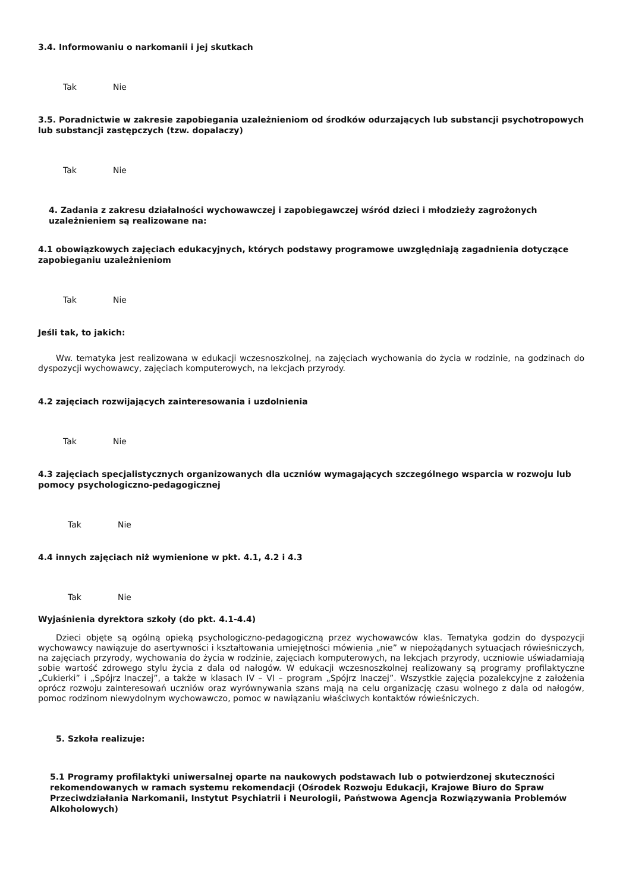3.4. Informowaniu o narkomanii i jej skutkach
Tak Nie
3.5. Poradnictwie w zakresie zapobiegania uzależnieniom od środków odurzających lub substancji psychotropowych lub substancji zastępczych (tzw. dopalaczy)
Tak Nie
4. Zadania z zakresu działalności wychowawczej i zapobiegawczej wśród dzieci i młodzieży zagrożonych uzależnieniem są realizowane na:
4.1 obowiązkowych zajęciach edukacyjnych, których podstawy programowe uwzględniają zagadnienia dotyczące zapobieganiu uzależnieniom
Tak Nie
Jeśli tak, to jakich:
Ww. tematyka jest realizowana w edukacji wczesnoszkolnej, na zajęciach wychowania do życia w rodzinie, na godzinach do dyspozycji wychowawcy, zajęciach komputerowych, na lekcjach przyrody.
4.2 zajęciach rozwijających zainteresowania i uzdolnienia
Tak Nie
4.3 zajęciach specjalistycznych organizowanych dla uczniów wymagających szczególnego wsparcia w rozwoju lub pomocy psychologiczno-pedagogicznej
Tak Nie
4.4 innych zajęciach niż wymienione w pkt. 4.1, 4.2 i 4.3
Tak Nie
Wyjaśnienia dyrektora szkoły (do pkt. 4.1-4.4)
Dzieci objęte są ogólną opieką psychologiczno-pedagogiczną przez wychowawców klas. Tematyka godzin do dyspozycji wychowawcy nawiązuje do asertywności i kształtowania umiejętności mówienia „nie” w niepożądanych sytuacjach rówieśniczych, na zajęciach przyrody, wychowania do życia w rodzinie, zajęciach komputerowych, na lekcjach przyrody, uczniowie uświadamiają sobie wartość zdrowego stylu życia z dala od nałogów. W edukacji wczesnoszkolnej realizowany są programy profilaktyczne „Cukierki” i „Spójrz Inaczej”, a także w klasach IV – VI – program „Spójrz Inaczej”. Wszystkie zajęcia pozalekcyjne z założenia oprócz rozwoju zainteresowań uczniów oraz wyrównywania szans mają na celu organizację czasu wolnego z dala od nałogów, pomoc rodzinom niewydolnym wychowawczo, pomoc w nawiązaniu właściwych kontaktów rówieśniczych.
5. Szkoła realizuje:
5.1 Programy profilaktyki uniwersalnej oparte na naukowych podstawach lub o potwierdzonej skuteczności rekomendowanych w ramach systemu rekomendacji (Ośrodek Rozwoju Edukacji, Krajowe Biuro do Spraw Przeciwdziałania Narkomanii, Instytut Psychiatrii i Neurologii, Państwowa Agencja Rozwiązywania Problemów Alkoholowych)